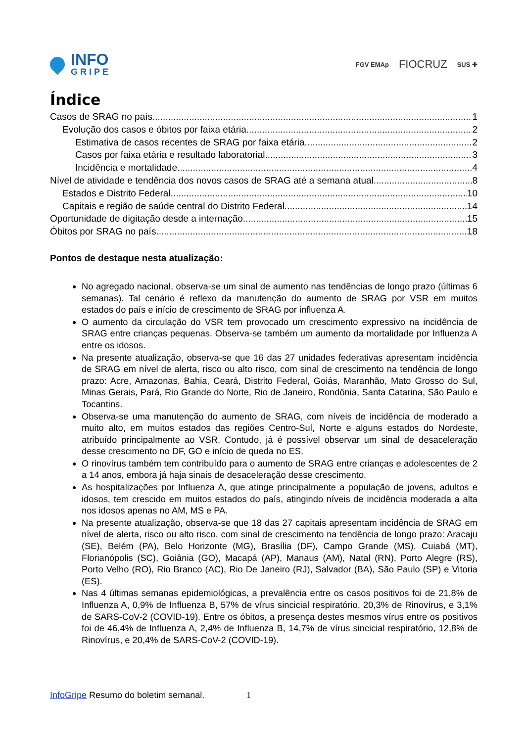INFO
GRIPE
FGV EMAp FIOCRUZ SUS ✚
Índice
Casos de SRAG no país 1
Evolução dos casos e óbitos por faixa etária 2
Estimativa de casos recentes de SRAG por faixa etária 2
Casos por faixa etária e resultado laboratorial 3
Incidência e mortalidade. 4
Nível de atividade e tendência dos novos casos de SRAG até a semana atual 8
Estados e Distrito Federal 10
Capitais e região de saúde central do Distrito Federal 14
Oportunidade de digitação desde a internação 15
Óbitos por SRAG no país 18
Pontos de destaque nesta atualização:
No agregado nacional, observa-se um sinal de aumento nas tendências de longo prazo (últimas 6 semanas). Tal cenário é reflexo da manutenção do aumento de SRAG por VSR em muitos estados do país e início de crescimento de SRAG por influenza A.
O aumento da circulação do VSR tem provocado um crescimento expressivo na incidência de SRAG entre crianças pequenas. Observa-se também um aumento da mortalidade por Influenza A entre os idosos.
Na presente atualização, observa-se que 16 das 27 unidades federativas apresentam incidência de SRAG em nível de alerta, risco ou alto risco, com sinal de crescimento na tendência de longo prazo: Acre, Amazonas, Bahia, Ceará, Distrito Federal, Goiás, Maranhão, Mato Grosso do Sul, Minas Gerais, Pará, Rio Grande do Norte, Rio de Janeiro, Rondônia, Santa Catarina, São Paulo e Tocantins.
Observa-se uma manutenção do aumento de SRAG, com níveis de incidência de moderado a muito alto, em muitos estados das regiões Centro-Sul, Norte e alguns estados do Nordeste, atribuído principalmente ao VSR. Contudo, já é possível observar um sinal de desaceleração desse crescimento no DF, GO e início de queda no ES.
O rinovírus também tem contribuído para o aumento de SRAG entre crianças e adolescentes de 2 a 14 anos, embora já haja sinais de desaceleração desse crescimento.
As hospitalizações por Influenza A, que atinge principalmente a população de jovens, adultos e idosos, tem crescido em muitos estados do país, atingindo níveis de incidência moderada a alta nos idosos apenas no AM, MS e PA.
Na presente atualização, observa-se que 18 das 27 capitais apresentam incidência de SRAG em nível de alerta, risco ou alto risco, com sinal de crescimento na tendência de longo prazo: Aracaju (SE), Belém (PA), Belo Horizonte (MG), Brasília (DF), Campo Grande (MS), Cuiabá (MT), Florianópolis (SC), Goiânia (GO), Macapá (AP), Manaus (AM), Natal (RN), Porto Alegre (RS), Porto Velho (RO), Rio Branco (AC), Rio De Janeiro (RJ), Salvador (BA), São Paulo (SP) e Vitoria (ES).
Nas 4 últimas semanas epidemiológicas, a prevalência entre os casos positivos foi de 21,8% de Influenza A, 0,9% de Influenza B, 57% de vírus sincicial respiratório, 20,3% de Rinovírus, e 3,1% de SARS-CoV-2 (COVID-19). Entre os óbitos, a presença destes mesmos vírus entre os positivos foi de 46,4% de Influenza A, 2,4% de Influenza B, 14,7% de vírus sincicial respiratório, 12,8% de Rinovírus, e 20,4% de SARS-CoV-2 (COVID-19).
InfoGripe Resumo do boletim semanal. 1